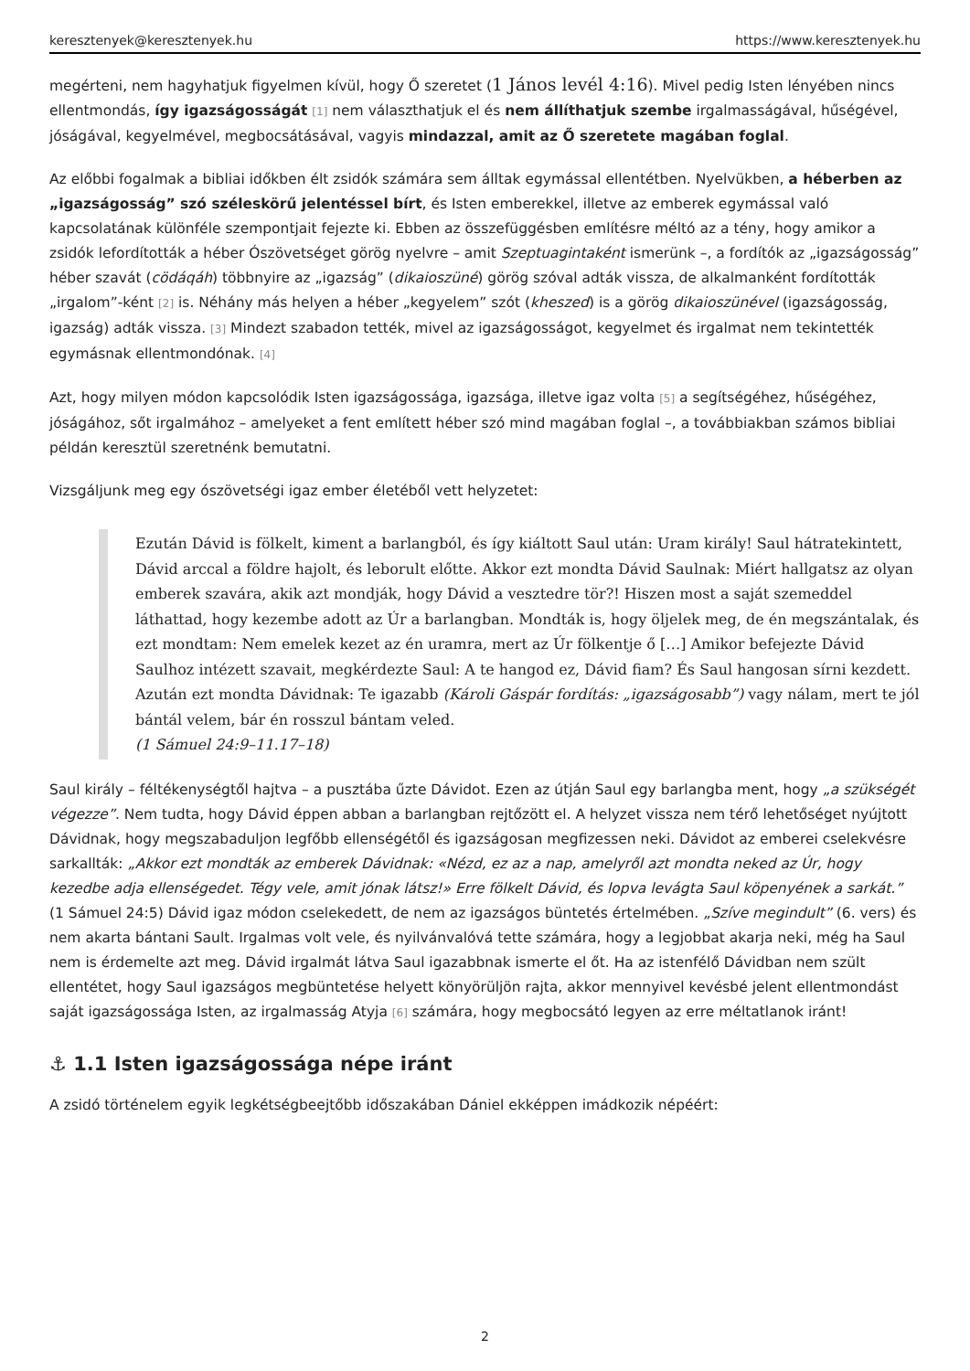keresztenyek@keresztenyek.hu https://www.keresztenyek.hu
megérteni, nem hagyhatjuk figyelmen kívül, hogy Ő szeretet (1 János levél 4:16). Mivel pedig Isten lényében nincs ellentmondás, így igazságosságát [1] nem választhatjuk el és nem állíthatjuk szembe irgalmasságával, hűségével, jóságával, kegyelmével, megbocsátásával, vagyis mindazzal, amit az Ő szeretete magában foglal.
Az előbbi fogalmak a bibliai időkben élt zsidók számára sem álltak egymással ellentétben. Nyelvükben, a héberben az „igazságosság” szó széleskörű jelentéssel bírt, és Isten emberekkel, illetve az emberek egymással való kapcsolatának különféle szempontjait fejezte ki. Ebben az összefüggésben említésre méltó az a tény, hogy amikor a zsidók lefordították a héber Ószövetséget görög nyelvre – amit Szeptuagintaként ismerünk –, a fordítók az „igazságosság” héber szavát (cödáqáh) többnyire az „igazság” (dikaioszüné) görög szóval adták vissza, de alkalmanként fordították „irgalom”-ként [2] is. Néhány más helyen a héber „kegyelem” szót (kheszed) is a görög dikaioszünével (igazságosság, igazság) adták vissza. [3] Mindezt szabadon tették, mivel az igazságosságot, kegyelmet és irgalmat nem tekintették egymásnak ellentmondónak. [4]
Azt, hogy milyen módon kapcsolódik Isten igazságossága, igazsága, illetve igaz volta [5] a segítségéhez, hűségéhez, jóságához, sőt irgalmához – amelyeket a fent említett héber szó mind magában foglal –, a továbbiakban számos bibliai példán keresztül szeretnénk bemutatni.
Vizsgáljunk meg egy ószövetségi igaz ember életéből vett helyzetet:
Ezután Dávid is fölkelt, kiment a barlangból, és így kiáltott Saul után: Uram király! Saul hátratekintett, Dávid arccal a földre hajolt, és leborult előtte. Akkor ezt mondta Dávid Saulnak: Miért hallgatsz az olyan emberek szavára, akik azt mondják, hogy Dávid a vesztedre tör?! Hiszen most a saját szemeddel láthattad, hogy kezembe adott az Úr a barlangban. Mondták is, hogy öljelek meg, de én megszántalak, és ezt mondtam: Nem emelek kezet az én uramra, mert az Úr fölkentje ő […] Amikor befejezte Dávid Saulhoz intézett szavait, megkérdezte Saul: A te hangod ez, Dávid fiam? És Saul hangosan sírni kezdett. Azután ezt mondta Dávidnak: Te igazabb (Károli Gáspár fordítás: „igazságosabb”) vagy nálam, mert te jól bántál velem, bár én rosszul bántam veled.
(1 Sámuel 24:9–11.17–18)
Saul király – féltékenységtől hajtva – a pusztába űzte Dávidot. Ezen az útján Saul egy barlangba ment, hogy „a szükségét végezze”. Nem tudta, hogy Dávid éppen abban a barlangban rejtőzött el. A helyzet vissza nem térő lehetőséget nyújtott Dávidnak, hogy megszabaduljon legfőbb ellenségétől és igazságosan megfizessen neki. Dávidot az emberei cselekvésre sarkallták: „Akkor ezt mondták az emberek Dávidnak: «Nézd, ez az a nap, amelyről azt mondta neked az Úr, hogy kezedbe adja ellenségedet. Tégy vele, amit jónak látsz!» Erre fölkelt Dávid, és lopva levágta Saul köpenyének a sarkát.” (1 Sámuel 24:5) Dávid igaz módon cselekedett, de nem az igazságos büntetés értelmében. „Szíve megindult” (6. vers) és nem akarta bántani Sault. Irgalmas volt vele, és nyilvánvalóvá tette számára, hogy a legjobbat akarja neki, még ha Saul nem is érdemelte azt meg. Dávid irgalmát látva Saul igazabbnak ismerte el őt. Ha az istenfélő Dávidban nem szült ellentétet, hogy Saul igazságos megbüntetése helyett könyörüljön rajta, akkor mennyivel kevésbé jelent ellentmondást saját igazságossága Isten, az irgalmasság Atyja [6] számára, hogy megbocsátó legyen az erre méltatlanok iránt!
⚓ 1.1 Isten igazságossága népe iránt
A zsidó történelem egyik legkétségbeejtőbb időszakában Dániel ekképpen imádkozik népéért:
2